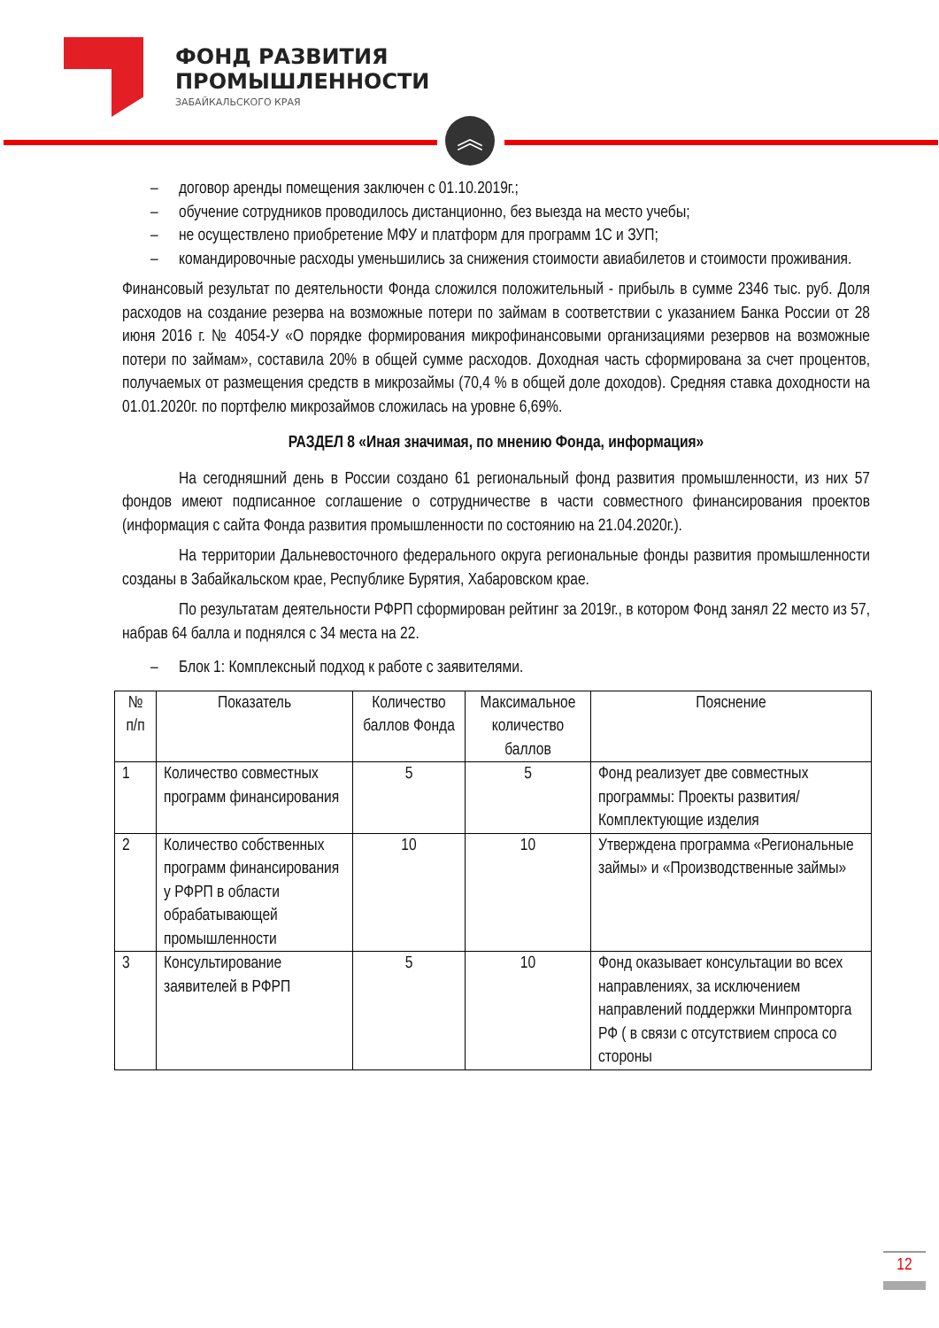ФОНД РАЗВИТИЯ
ПРОМЫШЛЕННОСТИ
ЗАБАЙКАЛЬСКОГО КРАЯ
︽
– договор аренды помещения заключен с 01.10.2019г.;
– обучение сотрудников проводилось дистанционно, без выезда на место учебы;
– не осуществлено приобретение МФУ и платформ для программ 1С и ЗУП;
– командировочные расходы уменьшились за снижения стоимости авиабилетов и стоимости проживания.
Финансовый результат по деятельности Фонда сложился положительный - прибыль в сумме 2346 тыс. руб. Доля расходов на создание резерва на возможные потери по займам в соответствии с указанием Банка России от 28 июня 2016 г. № 4054-У «О порядке формирования микрофинансовыми организациями резервов на возможные потери по займам», составила 20% в общей сумме расходов. Доходная часть сформирована за счет процентов, получаемых от размещения средств в микрозаймы (70,4 % в общей доле доходов). Средняя ставка доходности на 01.01.2020г. по портфелю микрозаймов сложилась на уровне 6,69%.
РАЗДЕЛ 8 «Иная значимая, по мнению Фонда, информация»
На сегодняшний день в России создано 61 региональный фонд развития промышленности, из них 57 фондов имеют подписанное соглашение о сотрудничестве в части совместного финансирования проектов (информация с сайта Фонда развития промышленности по состоянию на 21.04.2020г.).
На территории Дальневосточного федерального округа региональные фонды развития промышленности созданы в Забайкальском крае, Республике Бурятия, Хабаровском крае.
По результатам деятельности РФРП сформирован рейтинг за 2019г., в котором Фонд занял 22 место из 57, набрав 64 балла и поднялся с 34 места на 22.
– Блок 1: Комплексный подход к работе с заявителями.
| № п/п | Показатель | Количество баллов Фонда | Максимальное количество баллов | Пояснение |
| --- | --- | --- | --- | --- |
| 1 | Количество совместных программ финансирования | 5 | 5 | Фонд реализует две совместных программы: Проекты развития/Комплектующие изделия |
| 2 | Количество собственных программ финансирования у РФРП в области обрабатывающей промышленности | 10 | 10 | Утверждена программа «Региональные займы» и «Производственные займы» |
| 3 | Консультирование заявителей в РФРП | 5 | 10 | Фонд оказывает консультации во всех направлениях, за исключением направлений поддержки Минпромторга РФ ( в связи с отсутствием спроса со стороны |
12